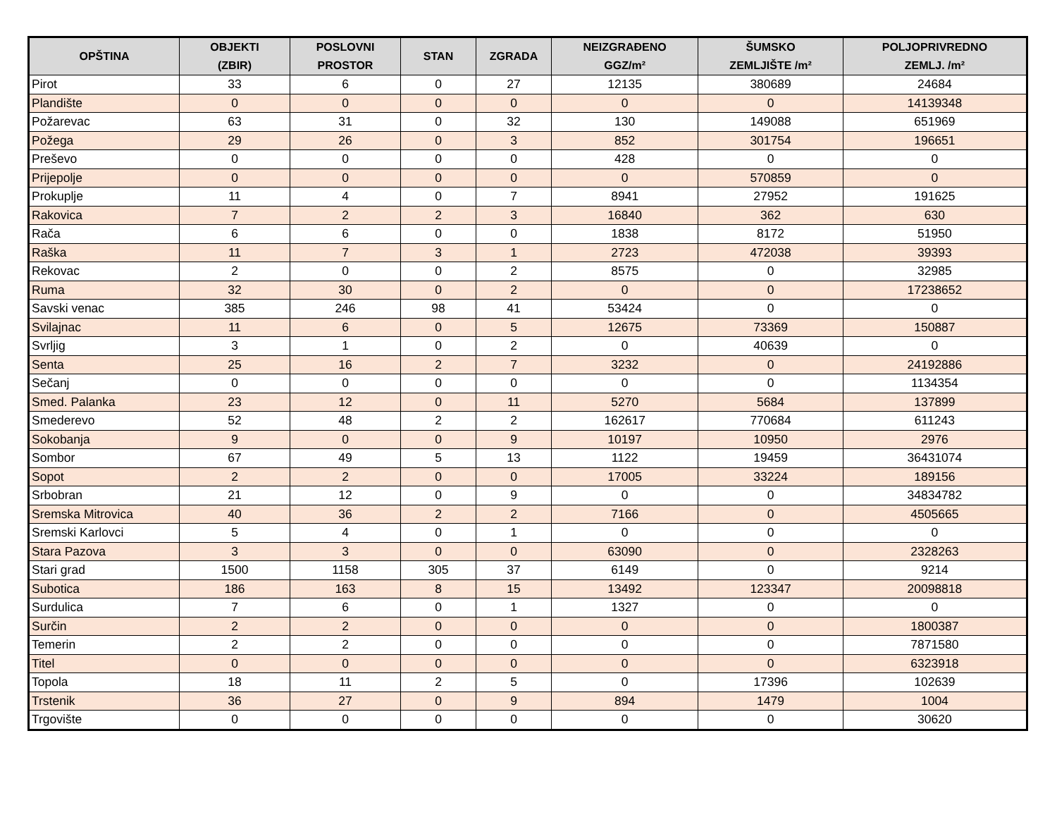| OPŠTINA | OBJEKTI (ZBIR) | POSLOVNI PROSTOR | STAN | ZGRADA | NEIZGRAĐENO GGZ/m² | ŠUMSKO ZEMLJIŠTE /m² | POLJOPRIVREDNO ZEMLJ. /m² |
| --- | --- | --- | --- | --- | --- | --- | --- |
| Pirot | 33 | 6 | 0 | 27 | 12135 | 380689 | 24684 |
| Plandište | 0 | 0 | 0 | 0 | 0 | 0 | 14139348 |
| Požarevac | 63 | 31 | 0 | 32 | 130 | 149088 | 651969 |
| Požega | 29 | 26 | 0 | 3 | 852 | 301754 | 196651 |
| Preševo | 0 | 0 | 0 | 0 | 428 | 0 | 0 |
| Prijepolje | 0 | 0 | 0 | 0 | 0 | 570859 | 0 |
| Prokuplje | 11 | 4 | 0 | 7 | 8941 | 27952 | 191625 |
| Rakovica | 7 | 2 | 2 | 3 | 16840 | 362 | 630 |
| Rača | 6 | 6 | 0 | 0 | 1838 | 8172 | 51950 |
| Raška | 11 | 7 | 3 | 1 | 2723 | 472038 | 39393 |
| Rekovac | 2 | 0 | 0 | 2 | 8575 | 0 | 32985 |
| Ruma | 32 | 30 | 0 | 2 | 0 | 0 | 17238652 |
| Savski venac | 385 | 246 | 98 | 41 | 53424 | 0 | 0 |
| Svilajnac | 11 | 6 | 0 | 5 | 12675 | 73369 | 150887 |
| Svrljig | 3 | 1 | 0 | 2 | 0 | 40639 | 0 |
| Senta | 25 | 16 | 2 | 7 | 3232 | 0 | 24192886 |
| Sečanj | 0 | 0 | 0 | 0 | 0 | 0 | 1134354 |
| Smed. Palanka | 23 | 12 | 0 | 11 | 5270 | 5684 | 137899 |
| Smederevo | 52 | 48 | 2 | 2 | 162617 | 770684 | 611243 |
| Sokobanja | 9 | 0 | 0 | 9 | 10197 | 10950 | 2976 |
| Sombor | 67 | 49 | 5 | 13 | 1122 | 19459 | 36431074 |
| Sopot | 2 | 2 | 0 | 0 | 17005 | 33224 | 189156 |
| Srbobran | 21 | 12 | 0 | 9 | 0 | 0 | 34834782 |
| Sremska Mitrovica | 40 | 36 | 2 | 2 | 7166 | 0 | 4505665 |
| Sremski Karlovci | 5 | 4 | 0 | 1 | 0 | 0 | 0 |
| Stara Pazova | 3 | 3 | 0 | 0 | 63090 | 0 | 2328263 |
| Stari grad | 1500 | 1158 | 305 | 37 | 6149 | 0 | 9214 |
| Subotica | 186 | 163 | 8 | 15 | 13492 | 123347 | 20098818 |
| Surdulica | 7 | 6 | 0 | 1 | 1327 | 0 | 0 |
| Surčin | 2 | 2 | 0 | 0 | 0 | 0 | 1800387 |
| Temerin | 2 | 2 | 0 | 0 | 0 | 0 | 7871580 |
| Titel | 0 | 0 | 0 | 0 | 0 | 0 | 6323918 |
| Topola | 18 | 11 | 2 | 5 | 0 | 17396 | 102639 |
| Trstenik | 36 | 27 | 0 | 9 | 894 | 1479 | 1004 |
| Trgovište | 0 | 0 | 0 | 0 | 0 | 0 | 30620 |